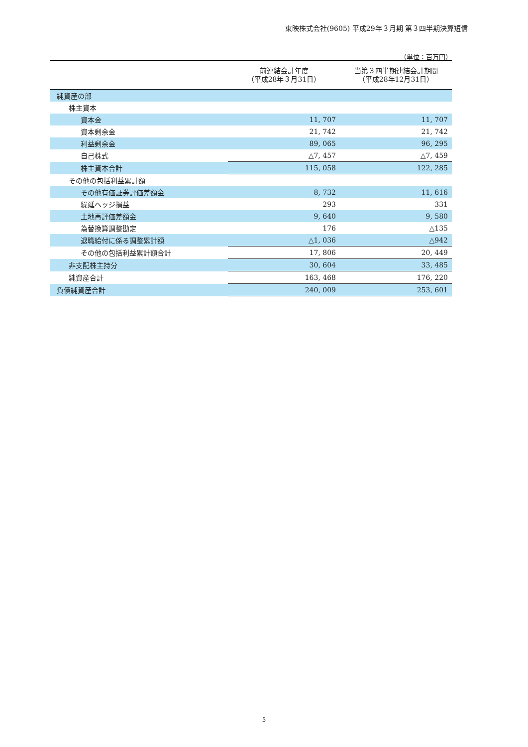東映株式会社(9605) 平成29年３月期 第３四半期決算短信
（単位：百万円）
| | 前連結会計年度 （平成28年３月31日） | 当第３四半期連結会計期間 （平成28年12月31日） |
| --- | --- | --- |
| 純資産の部 | | |
| 株主資本 | | |
| 資本金 | 11, 707 | 11, 707 |
| 資本剰余金 | 21, 742 | 21, 742 |
| 利益剰余金 | 89, 065 | 96, 295 |
| 自己株式 | △7, 457 | △7, 459 |
| 株主資本合計 | 115, 058 | 122, 285 |
| その他の包括利益累計額 | | |
| その他有価証券評価差額金 | 8, 732 | 11, 616 |
| 繰延ヘッジ損益 | 293 | 331 |
| 土地再評価差額金 | 9, 640 | 9, 580 |
| 為替換算調整勘定 | 176 | △135 |
| 退職給付に係る調整累計額 | △1, 036 | △942 |
| その他の包括利益累計額合計 | 17, 806 | 20, 449 |
| 非支配株主持分 | 30, 604 | 33, 485 |
| 純資産合計 | 163, 468 | 176, 220 |
| 負債純資産合計 | 240, 009 | 253, 601 |
5